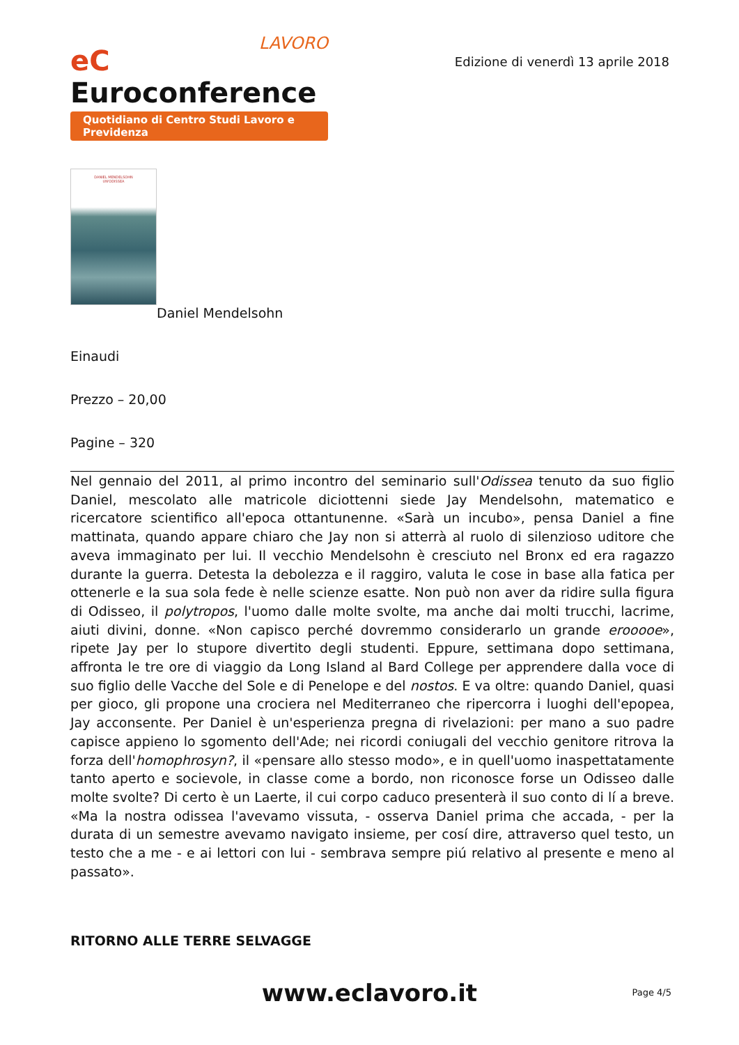LAVORO
eC Euroconference
Quotidiano di Centro Studi Lavoro e Previdenza
Edizione di venerdì 13 aprile 2018
DANIEL MENDELSOHN
UN'ODISSEA
Daniel Mendelsohn
Einaudi
Prezzo – 20,00
Pagine – 320
Nel gennaio del 2011, al primo incontro del seminario sull'Odissea tenuto da suo figlio Daniel, mescolato alle matricole diciottenni siede Jay Mendelsohn, matematico e ricercatore scientifico all'epoca ottantunenne. «Sarà un incubo», pensa Daniel a fine mattinata, quando appare chiaro che Jay non si atterrà al ruolo di silenzioso uditore che aveva immaginato per lui. Il vecchio Mendelsohn è cresciuto nel Bronx ed era ragazzo durante la guerra. Detesta la debolezza e il raggiro, valuta le cose in base alla fatica per ottenerle e la sua sola fede è nelle scienze esatte. Non può non aver da ridire sulla figura di Odisseo, il polytropos, l'uomo dalle molte svolte, ma anche dai molti trucchi, lacrime, aiuti divini, donne. «Non capisco perché dovremmo considerarlo un grande erooooe», ripete Jay per lo stupore divertito degli studenti. Eppure, settimana dopo settimana, affronta le tre ore di viaggio da Long Island al Bard College per apprendere dalla voce di suo figlio delle Vacche del Sole e di Penelope e del nostos. E va oltre: quando Daniel, quasi per gioco, gli propone una crociera nel Mediterraneo che ripercorra i luoghi dell'epopea, Jay acconsente. Per Daniel è un'esperienza pregna di rivelazioni: per mano a suo padre capisce appieno lo sgomento dell'Ade; nei ricordi coniugali del vecchio genitore ritrova la forza dell'homophrosyn?, il «pensare allo stesso modo», e in quell'uomo inaspettatamente tanto aperto e socievole, in classe come a bordo, non riconosce forse un Odisseo dalle molte svolte? Di certo è un Laerte, il cui corpo caduco presenterà il suo conto di lí a breve. «Ma la nostra odissea l'avevamo vissuta, - osserva Daniel prima che accada, - per la durata di un semestre avevamo navigato insieme, per cosí dire, attraverso quel testo, un testo che a me - e ai lettori con lui - sembrava sempre piú relativo al presente e meno al passato».
RITORNO ALLE TERRE SELVAGGE
www.eclavoro.it
Page 4/5